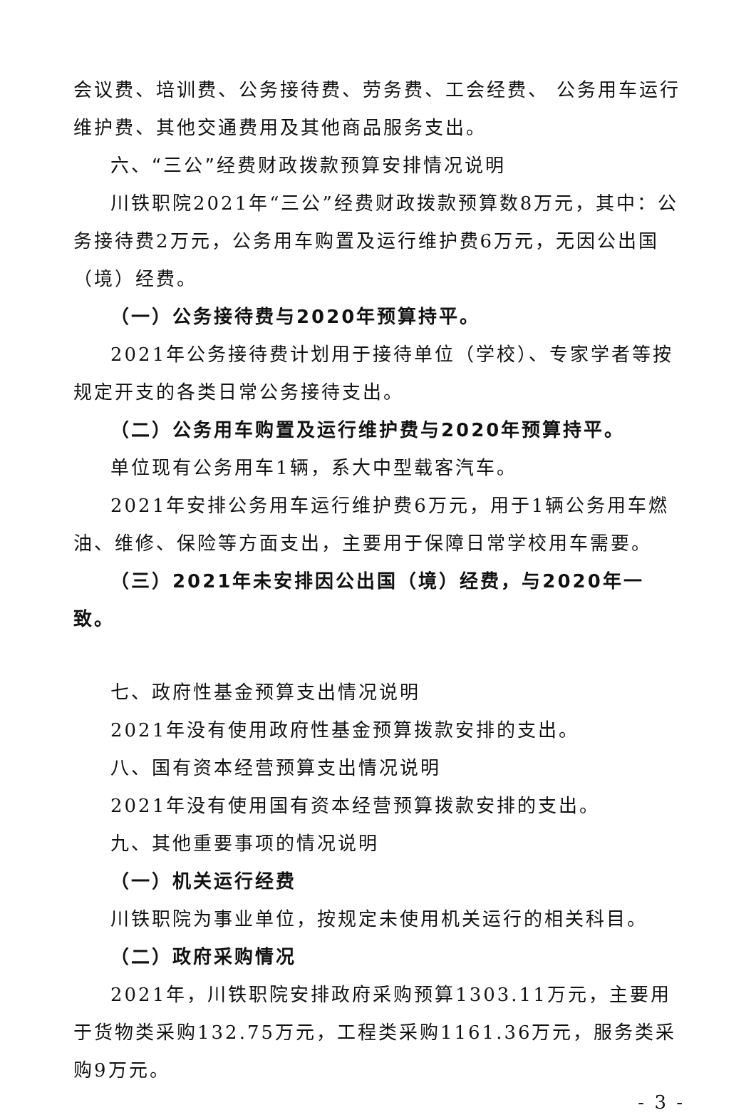会议费、培训费、公务接待费、劳务费、工会经费、 公务用车运行维护费、其他交通费用及其他商品服务支出。
六、“三公”经费财政拨款预算安排情况说明
川铁职院2021年“三公”经费财政拨款预算数8万元，其中：公务接待费2万元，公务用车购置及运行维护费6万元，无因公出国（境）经费。
（一）公务接待费与2020年预算持平。
2021年公务接待费计划用于接待单位（学校）、专家学者等按规定开支的各类日常公务接待支出。
（二）公务用车购置及运行维护费与2020年预算持平。
单位现有公务用车1辆，系大中型载客汽车。
2021年安排公务用车运行维护费6万元，用于1辆公务用车燃油、维修、保险等方面支出，主要用于保障日常学校用车需要。
（三）2021年未安排因公出国（境）经费，与2020年一致。
七、政府性基金预算支出情况说明
2021年没有使用政府性基金预算拨款安排的支出。
八、国有资本经营预算支出情况说明
2021年没有使用国有资本经营预算拨款安排的支出。
九、其他重要事项的情况说明
（一）机关运行经费
川铁职院为事业单位，按规定未使用机关运行的相关科目。
（二）政府采购情况
2021年，川铁职院安排政府采购预算1303.11万元，主要用于货物类采购132.75万元，工程类采购1161.36万元，服务类采购9万元。
- 3 -